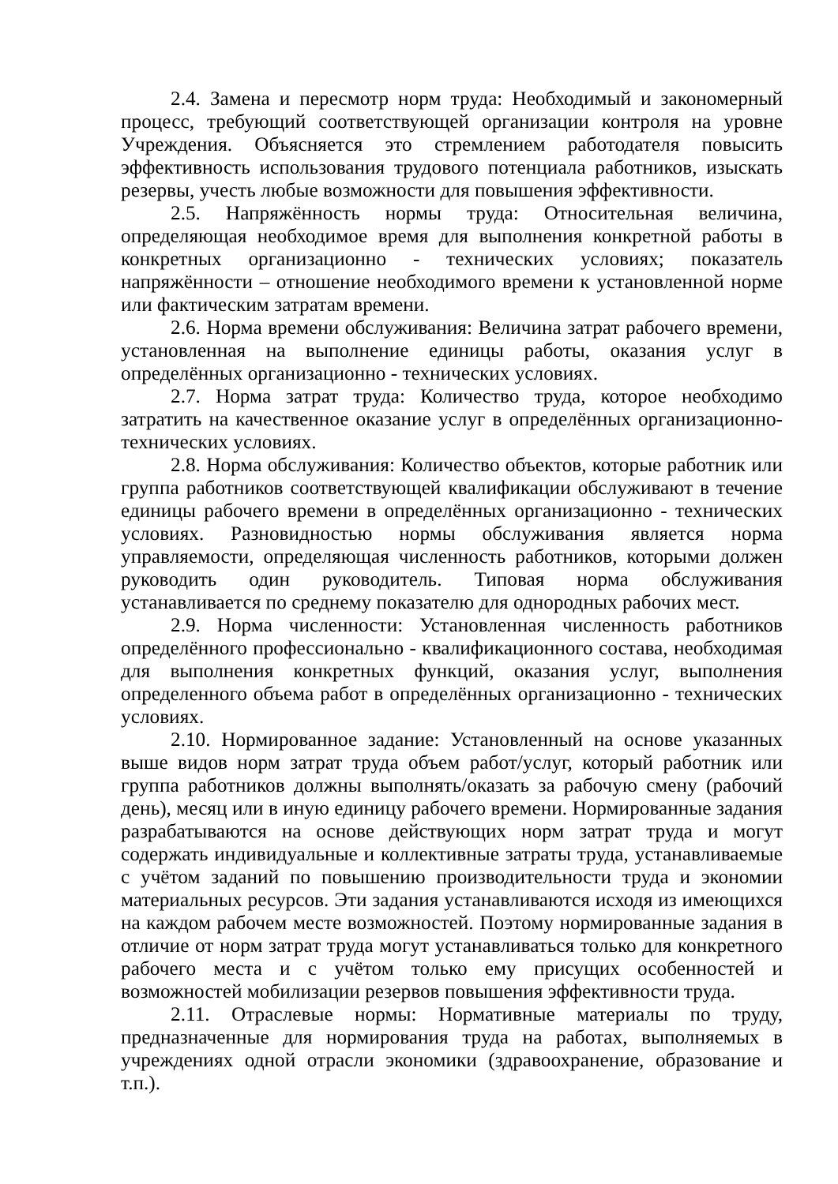2.4. Замена и пересмотр норм труда: Необходимый и закономерный процесс, требующий соответствующей организации контроля на уровне Учреждения. Объясняется это стремлением работодателя повысить эффективность использования трудового потенциала работников, изыскать резервы, учесть любые возможности для повышения эффективности.
2.5. Напряжённость нормы труда: Относительная величина, определяющая необходимое время для выполнения конкретной работы в конкретных организационно - технических условиях; показатель напряжённости – отношение необходимого времени к установленной норме или фактическим затратам времени.
2.6. Норма времени обслуживания: Величина затрат рабочего времени, установленная на выполнение единицы работы, оказания услуг в определённых организационно - технических условиях.
2.7. Норма затрат труда: Количество труда, которое необходимо затратить на качественное оказание услуг в определённых организационно-технических условиях.
2.8. Норма обслуживания: Количество объектов, которые работник или группа работников соответствующей квалификации обслуживают в течение единицы рабочего времени в определённых организационно - технических условиях. Разновидностью нормы обслуживания является норма управляемости, определяющая численность работников, которыми должен руководить один руководитель. Типовая норма обслуживания устанавливается по среднему показателю для однородных рабочих мест.
2.9. Норма численности: Установленная численность работников определённого профессионально - квалификационного состава, необходимая для выполнения конкретных функций, оказания услуг, выполнения определенного объема работ в определённых организационно - технических условиях.
2.10. Нормированное задание: Установленный на основе указанных выше видов норм затрат труда объем работ/услуг, который работник или группа работников должны выполнять/оказать за рабочую смену (рабочий день), месяц или в иную единицу рабочего времени. Нормированные задания разрабатываются на основе действующих норм затрат труда и могут содержать индивидуальные и коллективные затраты труда, устанавливаемые с учётом заданий по повышению производительности труда и экономии материальных ресурсов. Эти задания устанавливаются исходя из имеющихся на каждом рабочем месте возможностей. Поэтому нормированные задания в отличие от норм затрат труда могут устанавливаться только для конкретного рабочего места и с учётом только ему присущих особенностей и возможностей мобилизации резервов повышения эффективности труда.
2.11. Отраслевые нормы: Нормативные материалы по труду, предназначенные для нормирования труда на работах, выполняемых в учреждениях одной отрасли экономики (здравоохранение, образование и т.п.).